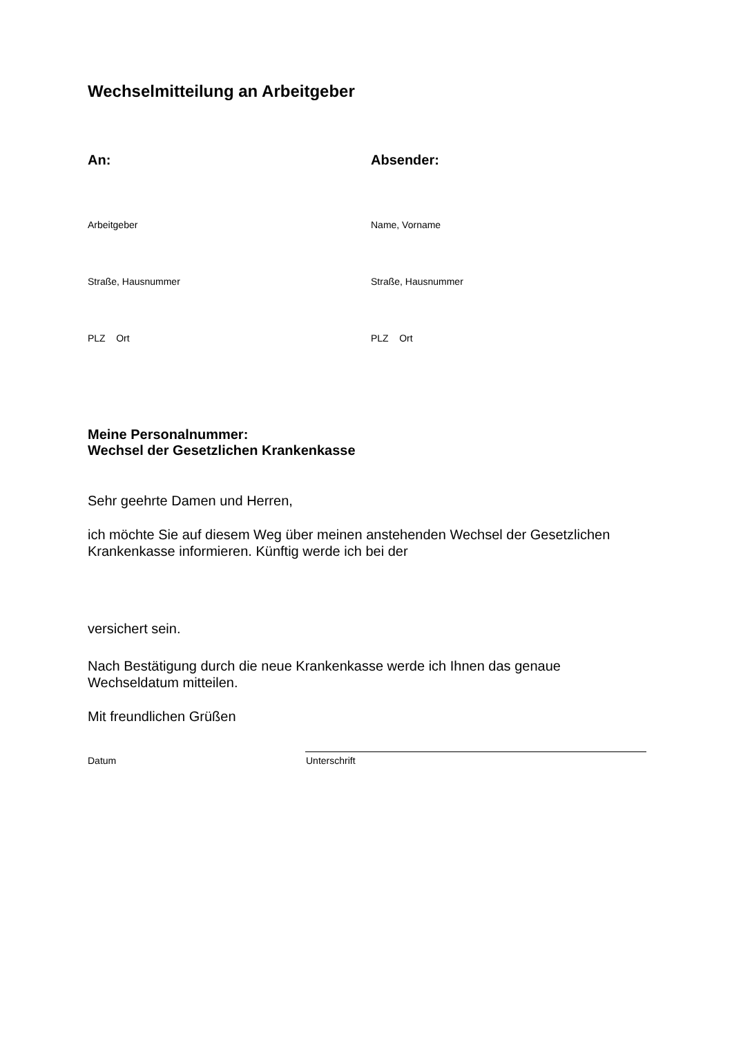Wechselmitteilung an Arbeitgeber
An:
Arbeitgeber
Straße, Hausnummer
PLZ Ort
Absender:
Name, Vorname
Straße, Hausnummer
PLZ Ort
Meine Personalnummer:
Wechsel der Gesetzlichen Krankenkasse
Sehr geehrte Damen und Herren,
ich möchte Sie auf diesem Weg über meinen anstehenden Wechsel der Gesetzlichen Krankenkasse informieren. Künftig werde ich bei der
versichert sein.
Nach Bestätigung durch die neue Krankenkasse werde ich Ihnen das genaue Wechseldatum mitteilen.
Mit freundlichen Grüßen
Datum Unterschrift